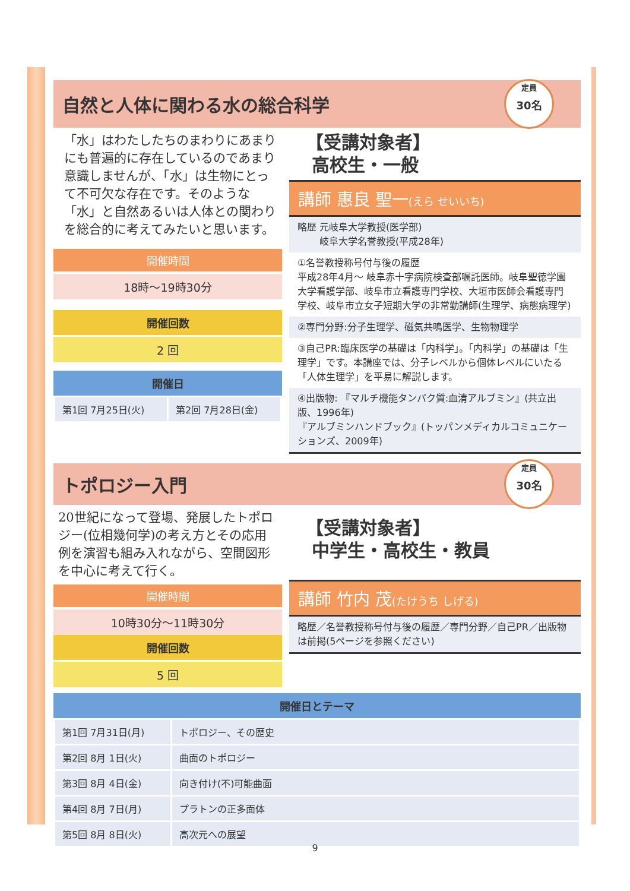自然と人体に関わる水の総合科学
定員
30名
「水」はわたしたちのまわりにあまりにも普遍的に存在しているのであまり意識しませんが、「水」は生物にとって不可欠な存在です。そのような「水」と自然あるいは人体との関わりを総合的に考えてみたいと思います。
開催時間
18時～19時30分
開催回数
2 回
開催日
| 第1回 7月25日(火) | 第2回 7月28日(金) |
【受講対象者】
高校生・一般
講師 惠良 聖一(えら せいいち)
略歴 元岐阜大学教授(医学部)
　　 岐阜大学名誉教授(平成28年)
①名誉教授称号付与後の履歴
平成28年4月～ 岐阜赤十字病院検査部嘱託医師。岐阜聖徳学園大学看護学部、岐阜市立看護専門学校、大垣市医師会看護専門学校、岐阜市立女子短期大学の非常勤講師(生理学、病態病理学)
②専門分野:分子生理学、磁気共鳴医学、生物物理学
③自己PR:臨床医学の基礎は「内科学」。「内科学」の基礎は「生理学」です。本講座では、分子レベルから個体レベルにいたる「人体生理学」を平易に解説します。
④出版物: 『マルチ機能タンパク質:血清アルブミン』(共立出版、1996年)
『アルブミンハンドブック』(トッパンメディカルコミュニケーションズ、2009年)
トポロジー入門
定員
30名
20世紀になって登場、発展したトポロジー(位相幾何学)の考え方とその応用例を演習も組み入れながら、空間図形を中心に考えて行く。
開催時間
10時30分～11時30分
開催回数
5 回
【受講対象者】
中学生・高校生・教員
講師 竹内 茂(たけうち しげる)
略歴／名誉教授称号付与後の履歴／専門分野／自己PR／出版物は前掲(5ページを参照ください)
開催日とテーマ
| 第1回 7月31日(月) | トポロジー、その歴史 |
| 第2回 8月 1日(火) | 曲面のトポロジー |
| 第3回 8月 4日(金) | 向き付け(不)可能曲面 |
| 第4回 8月 7日(月) | プラトンの正多面体 |
| 第5回 8月 8日(火) | 高次元への展望 |
9